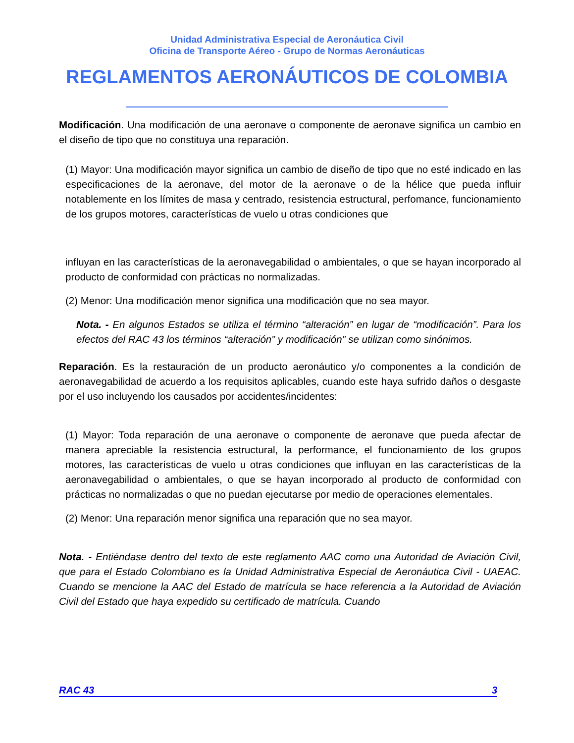Unidad Administrativa Especial de Aeronáutica Civil
Oficina de Transporte Aéreo - Grupo de Normas Aeronáuticas
REGLAMENTOS AERONÁUTICOS DE COLOMBIA
Modificación. Una modificación de una aeronave o componente de aeronave significa un cambio en el diseño de tipo que no constituya una reparación.
(1) Mayor: Una modificación mayor significa un cambio de diseño de tipo que no esté indicado en las especificaciones de la aeronave, del motor de la aeronave o de la hélice que pueda influir notablemente en los límites de masa y centrado, resistencia estructural, perfomance, funcionamiento de los grupos motores, características de vuelo u otras condiciones que
influyan en las características de la aeronavegabilidad o ambientales, o que se hayan incorporado al producto de conformidad con prácticas no normalizadas.
(2) Menor: Una modificación menor significa una modificación que no sea mayor.
Nota. - En algunos Estados se utiliza el término “alteración” en lugar de “modificación”. Para los efectos del RAC 43 los términos “alteración” y modificación” se utilizan como sinónimos.
Reparación. Es la restauración de un producto aeronáutico y/o componentes a la condición de aeronavegabilidad de acuerdo a los requisitos aplicables, cuando este haya sufrido daños o desgaste por el uso incluyendo los causados por accidentes/incidentes:
(1) Mayor: Toda reparación de una aeronave o componente de aeronave que pueda afectar de manera apreciable la resistencia estructural, la performance, el funcionamiento de los grupos motores, las características de vuelo u otras condiciones que influyan en las características de la aeronavegabilidad o ambientales, o que se hayan incorporado al producto de conformidad con prácticas no normalizadas o que no puedan ejecutarse por medio de operaciones elementales.
(2) Menor: Una reparación menor significa una reparación que no sea mayor.
Nota. - Entiéndase dentro del texto de este reglamento AAC como una Autoridad de Aviación Civil, que para el Estado Colombiano es la Unidad Administrativa Especial de Aeronáutica Civil - UAEAC. Cuando se mencione la AAC del Estado de matrícula se hace referencia a la Autoridad de Aviación Civil del Estado que haya expedido su certificado de matrícula. Cuando
RAC 43 3